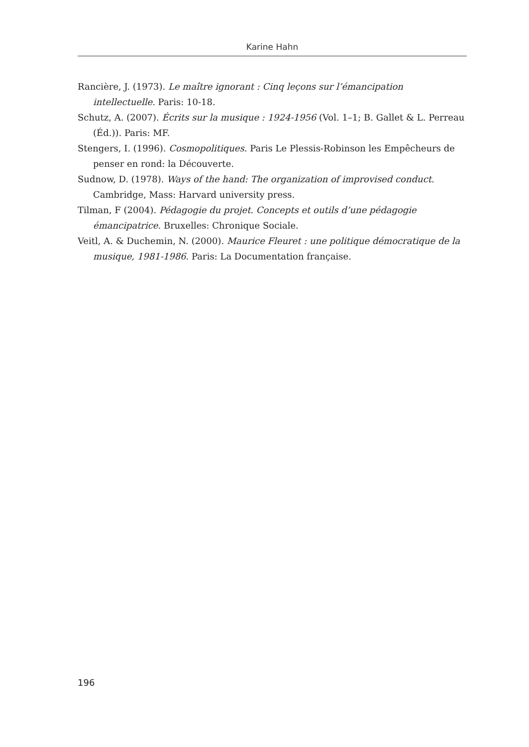Karine Hahn
Rancière, J. (1973). Le maître ignorant : Cinq leçons sur l’émancipation intellectuelle. Paris: 10-18.
Schutz, A. (2007). Écrits sur la musique : 1924-1956 (Vol. 1–1; B. Gallet & L. Perreau (Éd.)). Paris: MF.
Stengers, I. (1996). Cosmopolitiques. Paris Le Plessis-Robinson les Empêcheurs de penser en rond: la Découverte.
Sudnow, D. (1978). Ways of the hand: The organization of improvised conduct. Cambridge, Mass: Harvard university press.
Tilman, F (2004). Pédagogie du projet. Concepts et outils d’une pédagogie émancipatrice. Bruxelles: Chronique Sociale.
Veitl, A. & Duchemin, N. (2000). Maurice Fleuret : une politique démocratique de la musique, 1981-1986. Paris: La Documentation française.
196